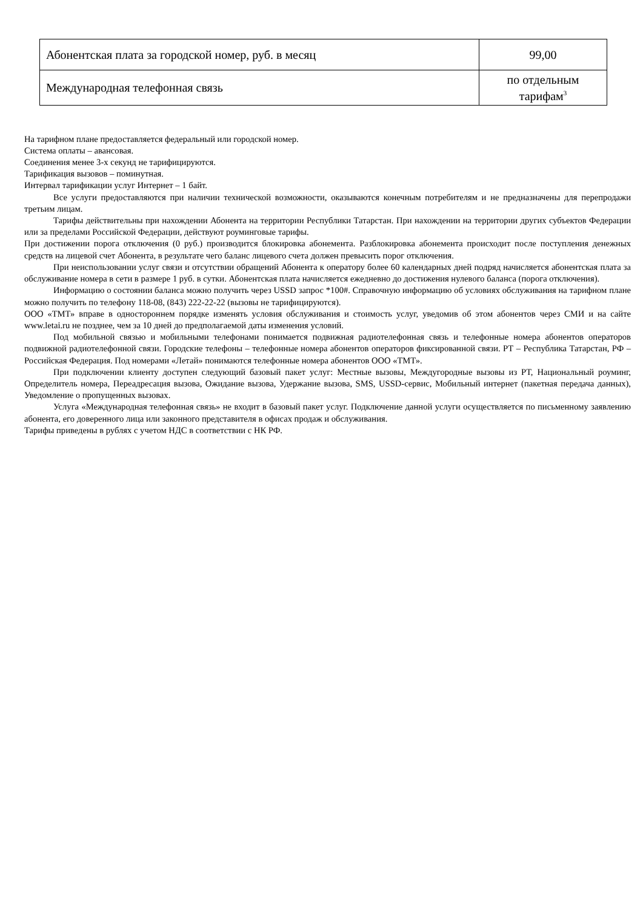| Абонентская плата за городской номер, руб. в месяц | 99,00 |
| Международная телефонная связь | по отдельным тарифам<sup>3</sup> |
На тарифном плане предоставляется федеральный или городской номер.
Система оплаты – авансовая.
Соединения менее 3-х секунд не тарифицируются.
Тарификация вызовов – поминутная.
Интервал тарификации услуг Интернет – 1 байт.
Все услуги предоставляются при наличии технической возможности, оказываются конечным потребителям и не предназначены для перепродажи третьим лицам.
Тарифы действительны при нахождении Абонента на территории Республики Татарстан. При нахождении на территории других субъектов Федерации или за пределами Российской Федерации, действуют роуминговые тарифы.
При достижении порога отключения (0 руб.) производится блокировка абонемента. Разблокировка абонемента происходит после поступления денежных средств на лицевой счет Абонента, в результате чего баланс лицевого счета должен превысить порог отключения.
При неиспользовании услуг связи и отсутствии обращений Абонента к оператору более 60 календарных дней подряд начисляется абонентская плата за обслуживание номера в сети в размере 1 руб. в сутки. Абонентская плата начисляется ежедневно до достижения нулевого баланса (порога отключения).
Информацию о состоянии баланса можно получить через USSD запрос *100#. Справочную информацию об условиях обслуживания на тарифном плане можно получить по телефону 118-08, (843) 222-22-22 (вызовы не тарифицируются).
ООО «ТМТ» вправе в одностороннем порядке изменять условия обслуживания и стоимость услуг, уведомив об этом абонентов через СМИ и на сайте www.letai.ru не позднее, чем за 10 дней до предполагаемой даты изменения условий.
Под мобильной связью и мобильными телефонами понимается подвижная радиотелефонная связь и телефонные номера абонентов операторов подвижной радиотелефонной связи. Городские телефоны – телефонные номера абонентов операторов фиксированной связи. РТ – Республика Татарстан, РФ – Российская Федерация. Под номерами «Летай» понимаются телефонные номера абонентов ООО «ТМТ».
При подключении клиенту доступен следующий базовый пакет услуг: Местные вызовы, Междугородные вызовы из РТ, Национальный роуминг, Определитель номера, Переадресация вызова, Ожидание вызова, Удержание вызова, SMS, USSD-сервис, Мобильный интернет (пакетная передача данных), Уведомление о пропущенных вызовах.
Услуга «Международная телефонная связь» не входит в базовый пакет услуг. Подключение данной услуги осуществляется по письменному заявлению абонента, его доверенного лица или законного представителя в офисах продаж и обслуживания.
Тарифы приведены в рублях с учетом НДС в соответствии с НК РФ.